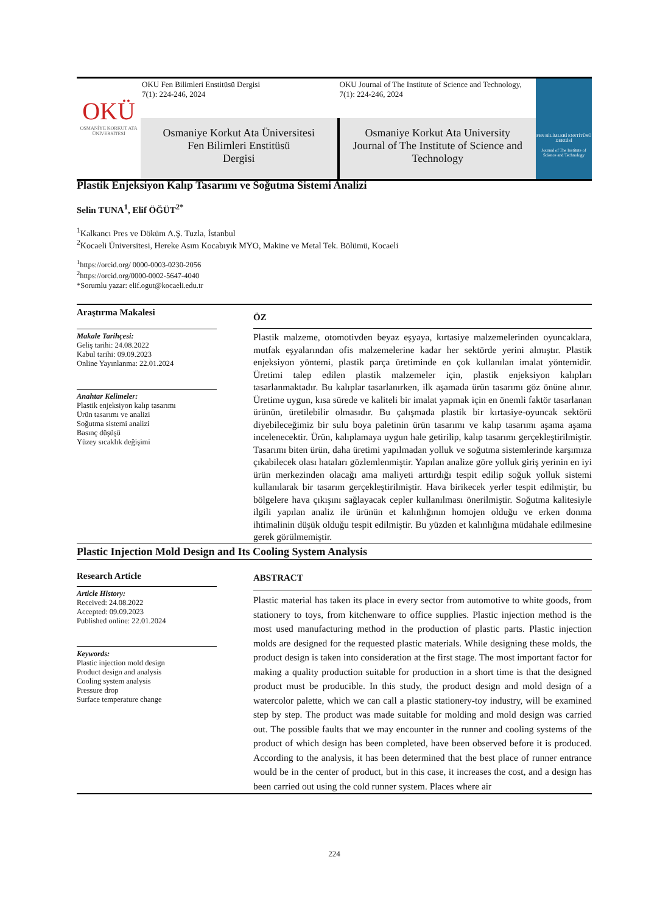OKÜ
OSMANİYE KORKUT ATA ÜNİVERSİTESİ
OKU Fen Bilimleri Enstitüsü Dergisi
7(1): 224-246, 2024
OKU Journal of The Institute of Science and Technology,
7(1): 224-246, 2024
Osmaniye Korkut Ata Üniversitesi
Fen Bilimleri Enstitüsü
Dergisi
Osmaniye Korkut Ata University
Journal of The Institute of Science and Technology
FEN BİLİMLERİ ENSTİTÜSÜ DERGİSİ
Journal of The Institute of Science and Technology
Plastik Enjeksiyon Kalıp Tasarımı ve Soğutma Sistemi Analizi
Selin TUNA<sup>1</sup>, Elif ÖĞÜT<sup>2*</sup>
<sup>1</sup> Kalkancı Pres ve Döküm A.Ş. Tuzla, İstanbul
<sup>2</sup> Kocaeli Üniversitesi, Hereke Asım Kocabıyık MYO, Makine ve Metal Tek. Bölümü, Kocaeli
<sup>1</sup> https://orcid.org/ 0000-0003-0230-2056
<sup>2</sup> https://orcid.org/0000-0002-5647-4040
*Sorumlu yazar: elif.ogut@kocaeli.edu.tr
Araştırma Makalesi
Makale Tarihçesi:
Geliş tarihi: 24.08.2022
Kabul tarihi: 09.09.2023
Online Yayınlanma: 22.01.2024
Anahtar Kelimeler:
Plastik enjeksiyon kalıp tasarımı
Ürün tasarımı ve analizi
Soğutma sistemi analizi
Basınç düşüşü
Yüzey sıcaklık değişimi
ÖZ
Plastik malzeme, otomotivden beyaz eşyaya, kırtasiye malzemelerinden oyuncaklara, mutfak eşyalarından ofis malzemelerine kadar her sektörde yerini almıştır. Plastik enjeksiyon yöntemi, plastik parça üretiminde en çok kullanılan imalat yöntemidir. Üretimi talep edilen plastik malzemeler için, plastik enjeksiyon kalıpları tasarlanmaktadır. Bu kalıplar tasarlanırken, ilk aşamada ürün tasarımı göz önüne alınır. Üretime uygun, kısa sürede ve kaliteli bir imalat yapmak için en önemli faktör tasarlanan ürünün, üretilebilir olmasıdır. Bu çalışmada plastik bir kırtasiye-oyuncak sektörü diyebileceğimiz bir sulu boya paletinin ürün tasarımı ve kalıp tasarımı aşama aşama incelenecektir. Ürün, kalıplamaya uygun hale getirilip, kalıp tasarımı gerçekleştirilmiştir. Tasarımı biten ürün, daha üretimi yapılmadan yolluk ve soğutma sistemlerinde karşımıza çıkabilecek olası hataları gözlemlenmiştir. Yapılan analize göre yolluk giriş yerinin en iyi ürün merkezinden olacağı ama maliyeti arttırdığı tespit edilip soğuk yolluk sistemi kullanılarak bir tasarım gerçekleştirilmiştir. Hava birikecek yerler tespit edilmiştir, bu bölgelere hava çıkışını sağlayacak cepler kullanılması önerilmiştir. Soğutma kalitesiyle ilgili yapılan analiz ile ürünün et kalınlığının homojen olduğu ve erken donma ihtimalinin düşük olduğu tespit edilmiştir. Bu yüzden et kalınlığına müdahale edilmesine gerek görülmemiştir.
Plastic Injection Mold Design and Its Cooling System Analysis
Research Article
Article History:
Received: 24.08.2022
Accepted: 09.09.2023
Published online: 22.01.2024
Keywords:
Plastic injection mold design
Product design and analysis
Cooling system analysis
Pressure drop
Surface temperature change
ABSTRACT
Plastic material has taken its place in every sector from automotive to white goods, from stationery to toys, from kitchenware to office supplies. Plastic injection method is the most used manufacturing method in the production of plastic parts. Plastic injection molds are designed for the requested plastic materials. While designing these molds, the product design is taken into consideration at the first stage. The most important factor for making a quality production suitable for production in a short time is that the designed product must be producible. In this study, the product design and mold design of a watercolor palette, which we can call a plastic stationery-toy industry, will be examined step by step. The product was made suitable for molding and mold design was carried out. The possible faults that we may encounter in the runner and cooling systems of the product of which design has been completed, have been observed before it is produced. According to the analysis, it has been determined that the best place of runner entrance would be in the center of product, but in this case, it increases the cost, and a design has been carried out using the cold runner system. Places where air
224